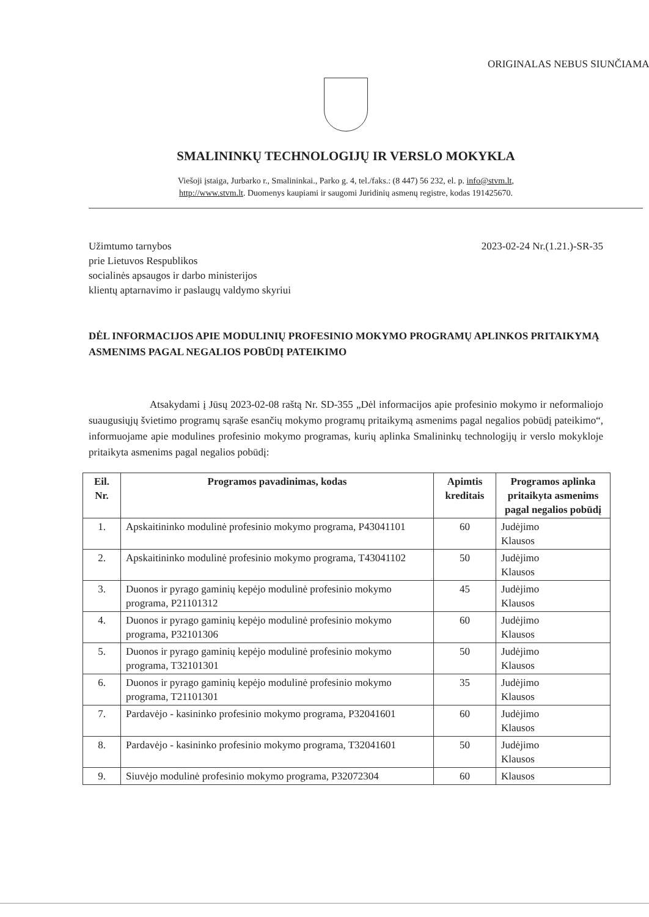ORIGINALAS NEBUS SIUNČIAMAS
SMALININKŲ TECHNOLOGIJŲ IR VERSLO MOKYKLA
Viešoji įstaiga, Jurbarko r., Smalininkai., Parko g. 4, tel./faks.: (8 447) 56 232, el. p. info@stvm.lt,
http://www.stvm.lt. Duomenys kaupiami ir saugomi Juridinių asmenų registre, kodas 191425670.
Užimtumo tarnybos
prie Lietuvos Respublikos
socialinės apsaugos ir darbo ministerijos
klientų aptarnavimo ir paslaugų valdymo skyriui
2023-02-24 Nr.(1.21.)-SR-35
DĖL INFORMACIJOS APIE MODULINIŲ PROFESINIO MOKYMO PROGRAMŲ APLINKOS PRITAIKYMĄ ASMENIMS PAGAL NEGALIOS POBŪDĮ PATEIKIMO
Atsakydami į Jūsų 2023-02-08 raštą Nr. SD-355 „Dėl informacijos apie profesinio mokymo ir neformaliojo suaugusiųjų švietimo programų sąraše esančių mokymo programų pritaikymą asmenims pagal negalios pobūdį pateikimo“, informuojame apie modulines profesinio mokymo programas, kurių aplinka Smalininkų technologijų ir verslo mokykloje pritaikyta asmenims pagal negalios pobūdį:
| Eil. Nr. | Programos pavadinimas, kodas | Apimtis kreditais | Programos aplinka pritaikyta asmenims pagal negalios pobūdį |
| --- | --- | --- | --- |
| 1. | Apskaitininko modulinė profesinio mokymo programa, P43041101 | 60 | Judėjimo Klausos |
| 2. | Apskaitininko modulinė profesinio mokymo programa, T43041102 | 50 | Judėjimo Klausos |
| 3. | Duonos ir pyrago gaminių kepėjo modulinė profesinio mokymo programa, P21101312 | 45 | Judėjimo Klausos |
| 4. | Duonos ir pyrago gaminių kepėjo modulinė profesinio mokymo programa, P32101306 | 60 | Judėjimo Klausos |
| 5. | Duonos ir pyrago gaminių kepėjo modulinė profesinio mokymo programa, T32101301 | 50 | Judėjimo Klausos |
| 6. | Duonos ir pyrago gaminių kepėjo modulinė profesinio mokymo programa, T21101301 | 35 | Judėjimo Klausos |
| 7. | Pardavėjo - kasininko profesinio mokymo programa, P32041601 | 60 | Judėjimo Klausos |
| 8. | Pardavėjo - kasininko profesinio mokymo programa, T32041601 | 50 | Judėjimo Klausos |
| 9. | Siuvėjo modulinė profesinio mokymo programa, P32072304 | 60 | Klausos |